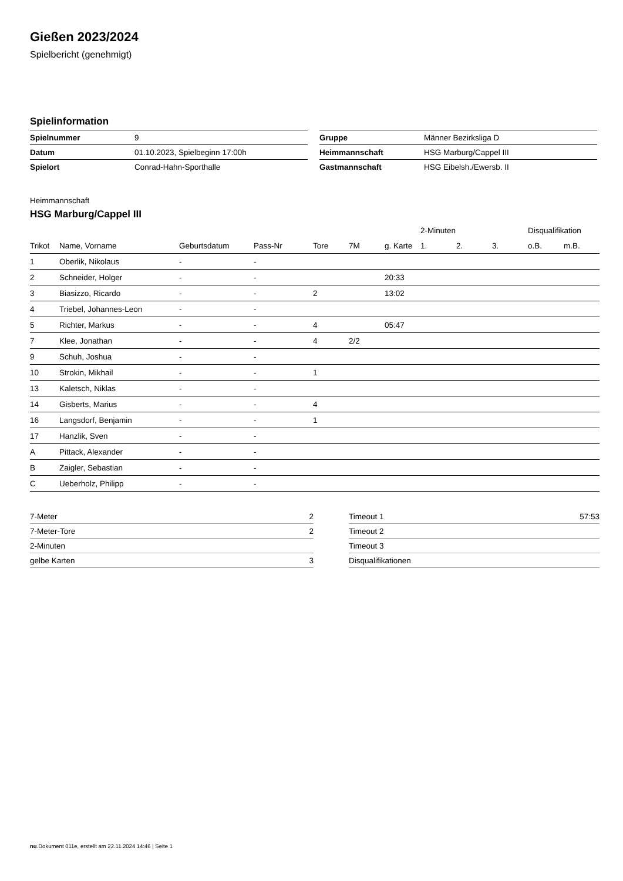Gießen 2023/2024
Spielbericht (genehmigt)
Spielinformation
| Spielnummer | 9 |
| Datum | 01.10.2023, Spielbeginn 17:00h |
| Spielort | Conrad-Hahn-Sporthalle |
| Gruppe | Männer Bezirksliga D |
| Heimmannschaft | HSG Marburg/Cappel III |
| Gastmannschaft | HSG Eibelsh./Ewersb. II |
Heimmannschaft
HSG Marburg/Cappel III
| | | | | | | | 2-Minuten | | | Disqualifikation | |
| --- | --- | --- | --- | --- | --- | --- | --- | --- | --- | --- | --- |
| Trikot | Name, Vorname | Geburtsdatum | Pass-Nr | Tore | 7M | g. Karte | 1. | 2. | 3. | o.B. | m.B. |
| 1 | Oberlik, Nikolaus | - | - | | | | | | | | |
| 2 | Schneider, Holger | - | - | | | 20:33 | | | | | |
| 3 | Biasizzo, Ricardo | - | - | 2 | | 13:02 | | | | | |
| 4 | Triebel, Johannes-Leon | - | - | | | | | | | | |
| 5 | Richter, Markus | - | - | 4 | | 05:47 | | | | | |
| 7 | Klee, Jonathan | - | - | 4 | 2/2 | | | | | | |
| 9 | Schuh, Joshua | - | - | | | | | | | | |
| 10 | Strokin, Mikhail | - | - | 1 | | | | | | | |
| 13 | Kaletsch, Niklas | - | - | | | | | | | | |
| 14 | Gisberts, Marius | - | - | 4 | | | | | | | |
| 16 | Langsdorf, Benjamin | - | - | 1 | | | | | | | |
| 17 | Hanzlik, Sven | - | - | | | | | | | | |
| A | Pittack, Alexander | - | - | | | | | | | | |
| B | Zaigler, Sebastian | - | - | | | | | | | | |
| C | Ueberholz, Philipp | - | - | | | | | | | | |
| 7-Meter | 2 |
| 7-Meter-Tore | 2 |
| 2-Minuten | |
| gelbe Karten | 3 |
| Timeout 1 | 57:53 |
| Timeout 2 | |
| Timeout 3 | |
| Disqualifikationen | |
nu.Dokument 011e, erstellt am 22.11.2024 14:46 | Seite 1